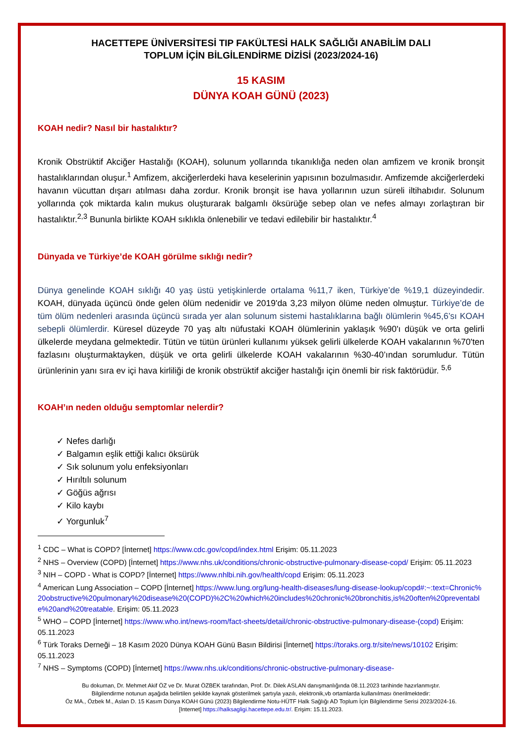HACETTEPE ÜNİVERSİTESİ TIP FAKÜLTESİ HALK SAĞLIĞI ANABİLİM DALI
TOPLUM İÇİN BİLGİLENDİRME DİZİSİ (2023/2024-16)
15 KASIM
DÜNYA KOAH GÜNÜ (2023)
KOAH nedir? Nasıl bir hastalıktır?
Kronik Obstrüktif Akciğer Hastalığı (KOAH), solunum yollarında tıkanıklığa neden olan amfizem ve kronik bronşit hastalıklarından oluşur.<sup>1</sup> Amfizem, akciğerlerdeki hava keselerinin yapısının bozulmasıdır. Amfizemde akciğerlerdeki havanın vücuttan dışarı atılması daha zordur. Kronik bronşit ise hava yollarının uzun süreli iltihabıdır. Solunum yollarında çok miktarda kalın mukus oluşturarak balgamlı öksürüğe sebep olan ve nefes almayı zorlaştıran bir hastalıktır.<sup>2,3</sup> Bununla birlikte KOAH sıklıkla önlenebilir ve tedavi edilebilir bir hastalıktır.<sup>4</sup>
Dünyada ve Türkiye’de KOAH görülme sıklığı nedir?
Dünya genelinde KOAH sıklığı 40 yaş üstü yetişkinlerde ortalama %11,7 iken, Türkiye’de %19,1 düzeyindedir. KOAH, dünyada üçüncü önde gelen ölüm nedenidir ve 2019'da 3,23 milyon ölüme neden olmuştur. Türkiye’de de tüm ölüm nedenleri arasında üçüncü sırada yer alan solunum sistemi hastalıklarına bağlı ölümlerin %45,6’sı KOAH sebepli ölümlerdir. Küresel düzeyde 70 yaş altı nüfustaki KOAH ölümlerinin yaklaşık %90'ı düşük ve orta gelirli ülkelerde meydana gelmektedir. Tütün ve tütün ürünleri kullanımı yüksek gelirli ülkelerde KOAH vakalarının %70'ten fazlasını oluşturmaktayken, düşük ve orta gelirli ülkelerde KOAH vakalarının %30-40’ından sorumludur. Tütün ürünlerinin yanı sıra ev içi hava kirliliği de kronik obstrüktif akciğer hastalığı için önemli bir risk faktörüdür. <sup>5,6</sup>
KOAH’ın neden olduğu semptomlar nelerdir?
✓ Nefes darlığı
✓ Balgamın eşlik ettiği kalıcı öksürük
✓ Sık solunum yolu enfeksiyonları
✓ Hırıltılı solunum
✓ Göğüs ağrısı
✓ Kilo kaybı
✓ Yorgunluk<sup>7</sup>
<sup>1</sup> CDC – What is COPD? [İnternet] https://www.cdc.gov/copd/index.html Erişim: 05.11.2023
<sup>2</sup> NHS – Overview (COPD) [İnternet] https://www.nhs.uk/conditions/chronic-obstructive-pulmonary-disease-copd/ Erişim: 05.11.2023
<sup>3</sup> NIH – COPD - What is COPD? [İnternet] https://www.nhlbi.nih.gov/health/copd Erişim: 05.11.2023
<sup>4</sup> American Lung Association – COPD [İnternet] https://www.lung.org/lung-health-diseases/lung-disease-lookup/copd#:~:text=Chronic%20obstructive%20pulmonary%20disease%20(COPD)%2C%20which%20includes%20chronic%20bronchitis,is%20often%20preventable%20and%20treatable. Erişim: 05.11.2023
<sup>5</sup> WHO – COPD [İnternet] https://www.who.int/news-room/fact-sheets/detail/chronic-obstructive-pulmonary-disease-(copd) Erişim: 05.11.2023
<sup>6</sup> Türk Toraks Derneği – 18 Kasım 2020 Dünya KOAH Günü Basın Bildirisi [İnternet] https://toraks.org.tr/site/news/10102 Erişim: 05.11.2023
<sup>7</sup> NHS – Symptoms (COPD) [İnternet] https://www.nhs.uk/conditions/chronic-obstructive-pulmonary-disease-
Bu dokuman, Dr. Mehmet Akif ÖZ ve Dr. Murat ÖZBEK tarafından, Prof. Dr. Dilek ASLAN danışmanlığında 08.11.2023 tarihinde hazırlanmıştır.
Bilgilendirme notunun aşağıda belirtilen şekilde kaynak gösterilmek şartıyla yazılı, elektronik,vb ortamlarda kullanılması önerilmektedir:
Öz MA., Özbek M., Aslan D. 15 Kasım Dünya KOAH Günü (2023) Bilgilendirme Notu-HÜTF Halk Sağlığı AD Toplum İçin Bilgilendirme Serisi 2023/2024-16.
[Internet] https://halksagligi.hacettepe.edu.tr/. Erişim: 15.11.2023.